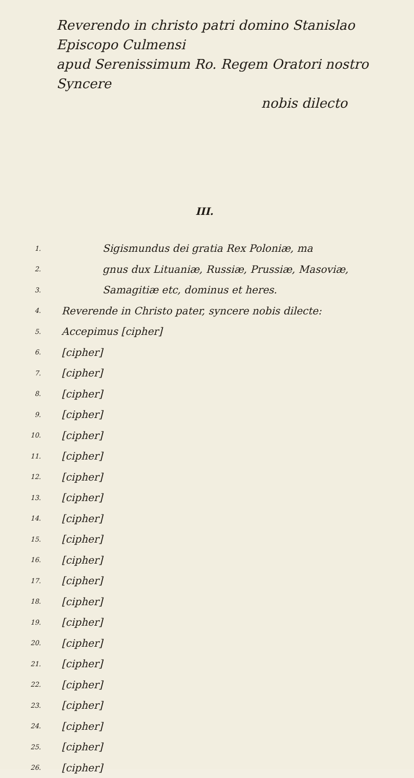Reverendo in christo patri domino Stanislao Episcopo Culmensi
apud Serenissimum Ro. Regem Oratori nostro Syncere
nobis dilecto
III.
1. Sigismundus dei gratia Rex Poloniæ, ma
2. gnus dux Lituaniæ, Russiæ, Prussiæ, Masoviæ,
3. Samagitiæ etc, dominus et heres.
4. Reverende in Christo pater, syncere nobis dilecte:
5. Accepimus [cipher]
6. [cipher]
7. [cipher]
8. [cipher]
9. [cipher]
10. [cipher]
11. [cipher]
12. [cipher]
13. [cipher]
14. [cipher]
15. [cipher]
16. [cipher]
17. [cipher]
18. [cipher]
19. [cipher]
20. [cipher]
21. [cipher]
22. [cipher]
23. [cipher]
24. [cipher]
25. [cipher]
26. [cipher]